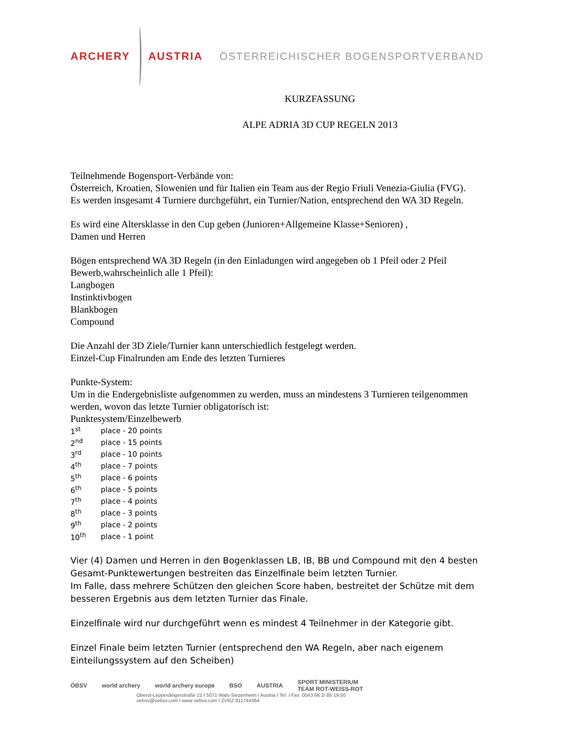ARCHERY AUSTRIA ÖSTERREICHISCHER BOGENSPORTVERBAND
KURZFASSUNG
ALPE ADRIA 3D CUP REGELN 2013
Teilnehmende Bogensport-Verbände von:
Österreich, Kroatien, Slowenien und für Italien ein Team aus der Regio Friuli Venezia-Giulia (FVG).
Es werden insgesamt 4 Turniere durchgeführt, ein Turnier/Nation, entsprechend den WA 3D Regeln.
Es wird eine Altersklasse in den Cup geben (Junioren+Allgemeine Klasse+Senioren) ,
Damen und Herren
Bögen entsprechend WA 3D Regeln (in den Einladungen wird angegeben ob 1 Pfeil oder 2 Pfeil Bewerb,wahrscheinlich alle 1 Pfeil):
Langbogen
Instinktivbogen
Blankbogen
Compound
Die Anzahl der 3D Ziele/Turnier kann unterschiedlich festgelegt werden.
Einzel-Cup Finalrunden am Ende des letzten Turnieres
Punkte-System:
Um in die Endergebnisliste aufgenommen zu werden, muss an mindestens 3 Turnieren teilgenommen werden, wovon das letzte Turnier obligatorisch ist:
Punktesystem/Einzelbewerb
| 1<sup>st</sup> | place - 20 points |
| 2<sup>nd</sup> | place - 15 points |
| 3<sup>rd</sup> | place - 10 points |
| 4<sup>th</sup> | place - 7 points |
| 5<sup>th</sup> | place - 6 points |
| 6<sup>th</sup> | place - 5 points |
| 7<sup>th</sup> | place - 4 points |
| 8<sup>th</sup> | place - 3 points |
| 9<sup>th</sup> | place - 2 points |
| 10<sup>th</sup> | place - 1 point |
Vier (4) Damen und Herren in den Bogenklassen LB, IB, BB und Compound mit den 4 besten Gesamt-Punktewertungen bestreiten das Einzelfinale beim letzten Turnier.
Im Falle, dass mehrere Schützen den gleichen Score haben, bestreitet der Schütze mit dem besseren Ergebnis aus dem letzten Turnier das Finale.
Einzelfinale wird nur durchgeführt wenn es mindest 4 Teilnehmer in der Kategorie gibt.
Einzel Finale beim letzten Turnier (entsprechend den WA Regeln, aber nach eigenem Einteilungssystem auf den Scheiben)
ÖBSV world archery world archery europe BSO AUSTRIA SPORT MINISTERIUM
TEAM ROT-WEISS-ROT
Oberst-Lepperdingerstraße 21 I 5071 Wals-Siezenheim I Austria I Tel. / Fax: 0043 66 2/ 85 19 50
oebsv@oebsv.com I www oebsv.com I ZVRZ 811744364